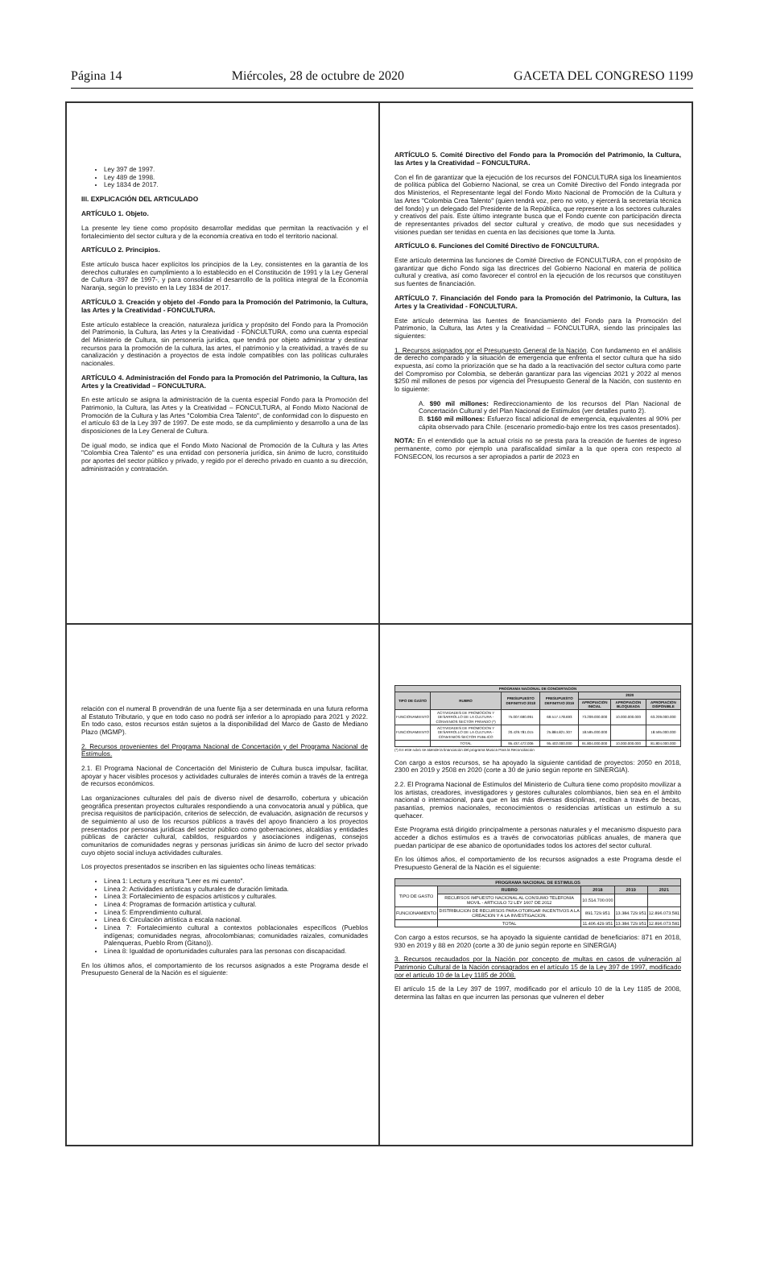Página 14 Miércoles, 28 de octubre de 2020 GACETA DEL CONGRESO 1199
Ley 397 de 1997.
Ley 489 de 1998.
Ley 1834 de 2017.
III. EXPLICACIÓN DEL ARTICULADO
ARTÍCULO 1. Objeto.
La presente ley tiene como propósito desarrollar medidas que permitan la reactivación y el fortalecimiento del sector cultura y de la economía creativa en todo el territorio nacional.
ARTÍCULO 2. Principios.
Este artículo busca hacer explícitos los principios de la Ley, consistentes en la garantía de los derechos culturales en cumplimiento a lo establecido en el Constitución de 1991 y la Ley General de Cultura -397 de 1997-, y para consolidar el desarrollo de la política integral de la Economía Naranja, según lo previsto en la Ley 1834 de 2017.
ARTÍCULO 3. Creación y objeto del -Fondo para la Promoción del Patrimonio, la Cultura, las Artes y la Creatividad - FONCULTURA.
Este artículo establece la creación, naturaleza jurídica y propósito del Fondo para la Promoción del Patrimonio, la Cultura, las Artes y la Creatividad - FONCULTURA, como una cuenta especial del Ministerio de Cultura, sin personería jurídica, que tendrá por objeto administrar y destinar recursos para la promoción de la cultura, las artes, el patrimonio y la creatividad, a través de su canalización y destinación a proyectos de esta índole compatibles con las políticas culturales nacionales.
ARTÍCULO 4. Administración del Fondo para la Promoción del Patrimonio, la Cultura, las Artes y la Creatividad – FONCULTURA.
En este artículo se asigna la administración de la cuenta especial Fondo para la Promoción del Patrimonio, la Cultura, las Artes y la Creatividad – FONCULTURA, al Fondo Mixto Nacional de Promoción de la Cultura y las Artes "Colombia Crea Talento", de conformidad con lo dispuesto en el artículo 63 de la Ley 397 de 1997. De este modo, se da cumplimiento y desarrollo a una de las disposiciones de la Ley General de Cultura.
De igual modo, se indica que el Fondo Mixto Nacional de Promoción de la Cultura y las Artes "Colombia Crea Talento" es una entidad con personería jurídica, sin ánimo de lucro, constituido por aportes del sector público y privado, y regido por el derecho privado en cuanto a su dirección, administración y contratación.
ARTÍCULO 5. Comité Directivo del Fondo para la Promoción del Patrimonio, la Cultura, las Artes y la Creatividad – FONCULTURA.
Con el fin de garantizar que la ejecución de los recursos del FONCULTURA siga los lineamientos de política pública del Gobierno Nacional, se crea un Comité Directivo del Fondo integrada por dos Ministerios, el Representante legal del Fondo Mixto Nacional de Promoción de la Cultura y las Artes "Colombia Crea Talento" (quien tendrá voz, pero no voto, y ejercerá la secretaría técnica del fondo) y un delegado del Presidente de la República, que represente a los sectores culturales y creativos del país. Este último integrante busca que el Fondo cuente con participación directa de representantes privados del sector cultural y creativo, de modo que sus necesidades y visiones puedan ser tenidas en cuenta en las decisiones que tome la Junta.
ARTÍCULO 6. Funciones del Comité Directivo de FONCULTURA.
Este artículo determina las funciones de Comité Directivo de FONCULTURA, con el propósito de garantizar que dicho Fondo siga las directrices del Gobierno Nacional en materia de política cultural y creativa, así como favorecer el control en la ejecución de los recursos que constituyen sus fuentes de financiación.
ARTÍCULO 7. Financiación del Fondo para la Promoción del Patrimonio, la Cultura, las Artes y la Creatividad - FONCULTURA.
Este artículo determina las fuentes de financiamiento del Fondo para la Promoción del Patrimonio, la Cultura, las Artes y la Creatividad – FONCULTURA, siendo las principales las siguientes:
1. Recursos asignados por el Presupuesto General de la Nación. Con fundamento en el análisis de derecho comparado y la situación de emergencia que enfrenta el sector cultura que ha sido expuesta, así como la priorización que se ha dado a la reactivación del sector cultura como parte del Compromiso por Colombia, se deberán garantizar para las vigencias 2021 y 2022 al menos $250 mil millones de pesos por vigencia del Presupuesto General de la Nación, con sustento en lo siguiente:
A. $90 mil millones: Redireccionamiento de los recursos del Plan Nacional de Concertación Cultural y del Plan Nacional de Estímulos (ver detalles punto 2).
B. $160 mil millones: Esfuerzo fiscal adicional de emergencia, equivalentes al 90% per cápita observado para Chile. (escenario promedio-bajo entre los tres casos presentados).
NOTA: En el entendido que la actual crisis no se presta para la creación de fuentes de ingreso permanente, como por ejemplo una parafiscalidad similar a la que opera con respecto al FONSECON, los recursos a ser apropiados a partir de 2023 en
relación con el numeral B provendrán de una fuente fija a ser determinada en una futura reforma al Estatuto Tributario, y que en todo caso no podrá ser inferior a lo apropiado para 2021 y 2022. En todo caso, estos recursos están sujetos a la disponibilidad del Marco de Gasto de Mediano Plazo (MGMP).
2. Recursos provenientes del Programa Nacional de Concertación y del Programa Nacional de Estímulos.
2.1. El Programa Nacional de Concertación del Ministerio de Cultura busca impulsar, facilitar, apoyar y hacer visibles procesos y actividades culturales de interés común a través de la entrega de recursos económicos.
Las organizaciones culturales del país de diverso nivel de desarrollo, cobertura y ubicación geográfica presentan proyectos culturales respondiendo a una convocatoria anual y pública, que precisa requisitos de participación, criterios de selección, de evaluación, asignación de recursos y de seguimiento al uso de los recursos públicos a través del apoyo financiero a los proyectos presentados por personas jurídicas del sector público como gobernaciones, alcaldías y entidades públicas de carácter cultural, cabildos, resguardos y asociaciones indígenas, consejos comunitarios de comunidades negras y personas jurídicas sin ánimo de lucro del sector privado cuyo objeto social incluya actividades culturales.
Los proyectos presentados se inscriben en las siguientes ocho líneas temáticas:
Línea 1: Lectura y escritura "Leer es mi cuento".
Línea 2: Actividades artísticas y culturales de duración limitada.
Línea 3: Fortalecimiento de espacios artísticos y culturales.
Línea 4: Programas de formación artística y cultural.
Línea 5: Emprendimiento cultural.
Línea 6: Circulación artística a escala nacional.
Línea 7: Fortalecimiento cultural a contextos poblacionales específicos (Pueblos indígenas; comunidades negras, afrocolombianas; comunidades raizales, comunidades Palenqueras, Pueblo Rrom (Gitano)).
Línea 8: Igualdad de oportunidades culturales para las personas con discapacidad.
En los últimos años, el comportamiento de los recursos asignados a este Programa desde el Presupuesto General de la Nación es el siguiente:
| PROGRAMA NACIONAL DE CONCERTACION | | | | | | |
| --- | --- | --- | --- | --- | --- | --- |
| TIPO DE GASTO | RUBRO | PRESUPUESTO DEFINITIVO 2018 | PRESUPUESTO DEFINITIVO 2019 | 2020 | | |
| | | | | APROPIACION INICIAL | APROPIACION BLOQUEADA | APROPIACION DISPONIBLE |
| FUNCIONAMIENTO | ACTIVIDADES DE PROMOCION Y DESARROLLO DE LA CULTURA - CONVENIOS SECTOR PRIVADO (*) | 75.007.690.991 | 69.517.178.693 | 73.209.000.000 | 10.000.000.000 | 63.209.000.000 |
| FUNCIONAMIENTO | ACTIVIDADES DE PROMOCION Y DESARROLLO DE LA CULTURA - CONVENIOS SECTOR PUBLICO | 20.429.781.015 | 25.884.821.307 | 18.595.000.000 | | 18.595.000.000 |
| | TOTAL | 95.437.472.006 | 95.402.000.000 | 91.804.000.000 | 10.000.000.000 | 81.804.000.000 |
(*) En este rubro se atiende la financiación del programa Música Para la Reconciliación
Con cargo a estos recursos, se ha apoyado la siguiente cantidad de proyectos: 2050 en 2018, 2300 en 2019 y 2508 en 2020 (corte a 30 de junio según reporte en SINERGIA).
2.2. El Programa Nacional de Estímulos del Ministerio de Cultura tiene como propósito movilizar a los artistas, creadores, investigadores y gestores culturales colombianos, bien sea en el ámbito nacional o internacional, para que en las más diversas disciplinas, reciban a través de becas, pasantías, premios nacionales, reconocimientos o residencias artísticas un estímulo a su quehacer.
Este Programa está dirigido principalmente a personas naturales y el mecanismo dispuesto para acceder a dichos estímulos es a través de convocatorias públicas anuales, de manera que puedan participar de ese abanico de oportunidades todos los actores del sector cultural.
En los últimos años, el comportamiento de los recursos asignados a este Programa desde el Presupuesto General de la Nación es el siguiente:
| PROGRAMA NACIONAL DE ESTIMULOS | | | | |
| --- | --- | --- | --- | --- |
| TIPO DE GASTO | RUBRO | 2018 | 2019 | 2021 |
| | RECURSOS IMPUESTO NACIONAL AL CONSUMO TELEFONIA MOVIL - ARTICULO 72 LEY 1607 DE 2012 | 10.514.700.000 | | |
| FUNCIONAMIENTO | DISTRIBUCION DE RECURSOS PARA OTORGAR INCENTIVOS A LA CREACION Y A LA INVESTIGACION. | 891.729.951 | 13.384.729.951 | 12.896.073.581 |
| | TOTAL | 11.406.429.951 | 13.384.729.951 | 12.896.073.581 |
Con cargo a estos recursos, se ha apoyado la siguiente cantidad de beneficiarios: 871 en 2018, 930 en 2019 y 88 en 2020 (corte a 30 de junio según reporte en SINERGIA)
3. Recursos recaudados por la Nación por concepto de multas en casos de vulneración al Patrimonio Cultural de la Nación consagrados en el artículo 15 de la Ley 397 de 1997, modificado por el artículo 10 de la Ley 1185 de 2008.
El artículo 15 de la Ley 397 de 1997, modificado por el artículo 10 de la Ley 1185 de 2008, determina las faltas en que incurren las personas que vulneren el deber